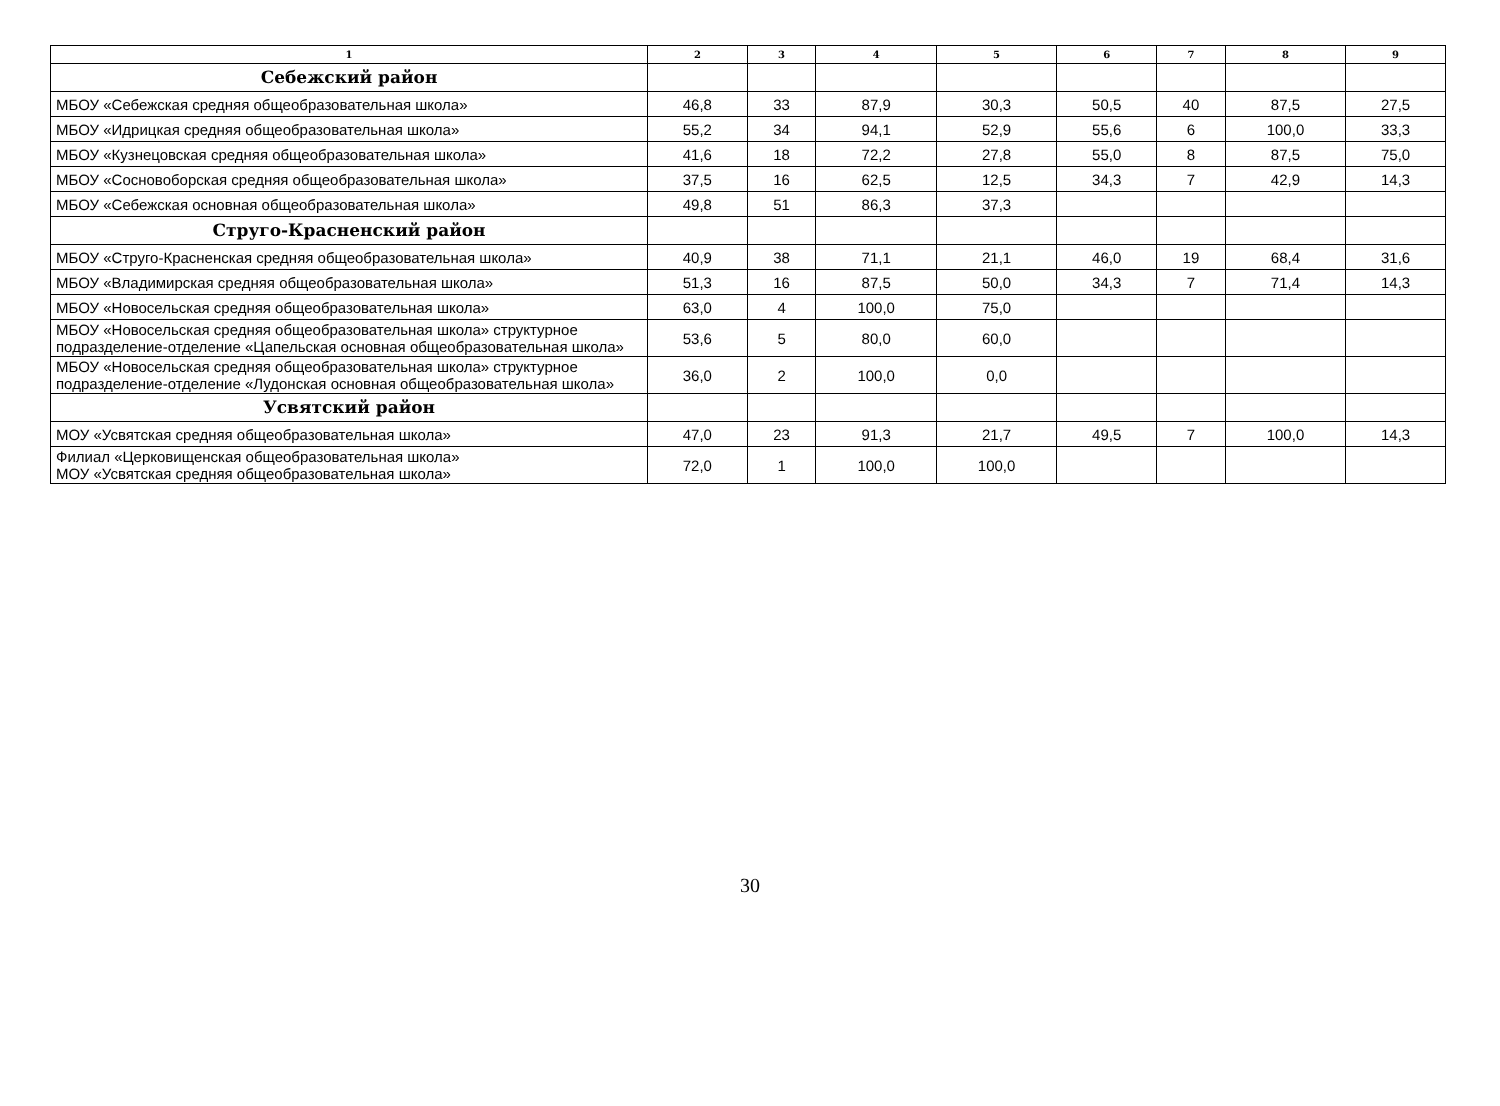| 1 | 2 | 3 | 4 | 5 | 6 | 7 | 8 | 9 |
| --- | --- | --- | --- | --- | --- | --- | --- | --- |
| Себежский район | | | | | | | | |
| МБОУ «Себежская средняя общеобразовательная школа» | 46,8 | 33 | 87,9 | 30,3 | 50,5 | 40 | 87,5 | 27,5 |
| МБОУ «Идрицкая средняя общеобразовательная школа» | 55,2 | 34 | 94,1 | 52,9 | 55,6 | 6 | 100,0 | 33,3 |
| МБОУ «Кузнецовская средняя общеобразовательная школа» | 41,6 | 18 | 72,2 | 27,8 | 55,0 | 8 | 87,5 | 75,0 |
| МБОУ «Сосновоборская средняя общеобразовательная школа» | 37,5 | 16 | 62,5 | 12,5 | 34,3 | 7 | 42,9 | 14,3 |
| МБОУ «Себежская основная общеобразовательная школа» | 49,8 | 51 | 86,3 | 37,3 | | | | |
| Струго-Красненский район | | | | | | | | |
| МБОУ «Струго-Красненская средняя общеобразовательная школа» | 40,9 | 38 | 71,1 | 21,1 | 46,0 | 19 | 68,4 | 31,6 |
| МБОУ «Владимирская средняя общеобразовательная школа» | 51,3 | 16 | 87,5 | 50,0 | 34,3 | 7 | 71,4 | 14,3 |
| МБОУ «Новосельская средняя общеобразовательная школа» | 63,0 | 4 | 100,0 | 75,0 | | | | |
| МБОУ «Новосельская средняя общеобразовательная школа» структурное подразделение-отделение «Цапельская основная общеобразовательная школа» | 53,6 | 5 | 80,0 | 60,0 | | | | |
| МБОУ «Новосельская средняя общеобразовательная школа» структурное подразделение-отделение «Лудонская основная общеобразовательная школа» | 36,0 | 2 | 100,0 | 0,0 | | | | |
| Усвятский район | | | | | | | | |
| МОУ «Усвятская средняя общеобразовательная школа» | 47,0 | 23 | 91,3 | 21,7 | 49,5 | 7 | 100,0 | 14,3 |
| Филиал «Церковищенская общеобразовательная школа» МОУ «Усвятская средняя общеобразовательная школа» | 72,0 | 1 | 100,0 | 100,0 | | | | |
30